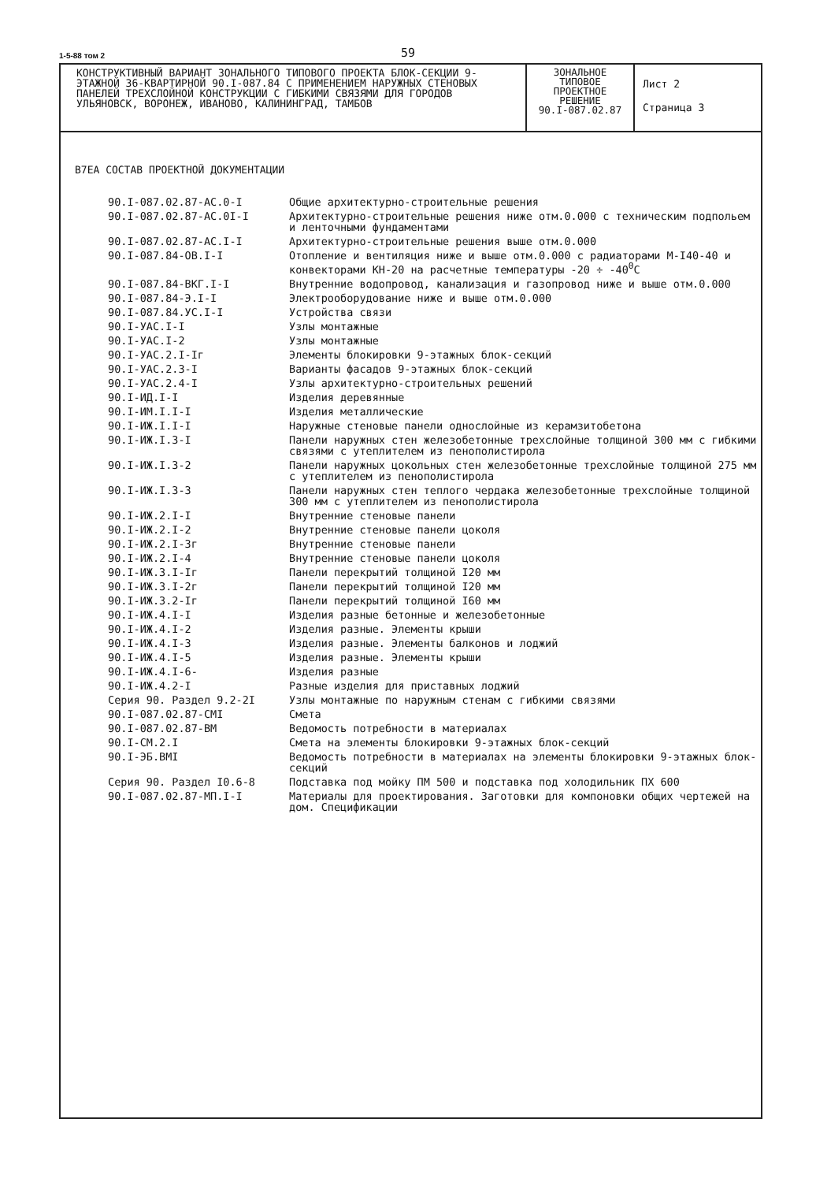1-5-88 том 2
59
КОНСТРУКТИВНЫЙ ВАРИАНТ ЗОНАЛЬНОГО ТИПОВОГО ПРОЕКТА БЛОК-СЕКЦИИ 9-ЭТАЖНОЙ 36-КВАРТИРНОЙ 90.I-087.84 С ПРИМЕНЕНИЕМ НАРУЖНЫХ СТЕНОВЫХ ПАНЕЛЕЙ ТРЕХСЛОЙНОЙ КОНСТРУКЦИИ С ГИБКИМИ СВЯЗЯМИ ДЛЯ ГОРОДОВ УЛЬЯНОВСК, ВОРОНЕЖ, ИВАНОВО, КАЛИНИНГРАД, ТАМБОВ
ЗОНАЛЬНОЕ
ТИПОВОЕ
ПРОЕКТНОЕ
РЕШЕНИЕ
90.I-087.02.87
Лист 2
Страница 3
В7ЕА СОСТАВ ПРОЕКТНОЙ ДОКУМЕНТАЦИИ
| 90.I-087.02.87-АС.0-I | Общие архитектурно-строительные решения |
| 90.I-087.02.87-АС.0I-I | Архитектурно-строительные решения ниже отм.0.000 с техническим подпольем и ленточными фундаментами |
| 90.I-087.02.87-АС.I-I | Архитектурно-строительные решения выше отм.0.000 |
| 90.I-087.84-ОВ.I-I | Отопление и вентиляция ниже и выше отм.0.000 с радиаторами М-I40-40 и конвекторами КН-20 на расчетные температуры -20 ÷ -40<sup>0</sup>С |
| 90.I-087.84-ВКГ.I-I | Внутренние водопровод, канализация и газопровод ниже и выше отм.0.000 |
| 90.I-087.84-Э.I-I | Электрооборудование ниже и выше отм.0.000 |
| 90.I-087.84.УС.I-I | Устройства связи |
| 90.I-УАС.I-I | Узлы монтажные |
| 90.I-УАС.I-2 | Узлы монтажные |
| 90.I-УАС.2.I-Iг | Элементы блокировки 9-этажных блок-секций |
| 90.I-УАС.2.3-I | Варианты фасадов 9-этажных блок-секций |
| 90.I-УАС.2.4-I | Узлы архитектурно-строительных решений |
| 90.I-ИД.I-I | Изделия деревянные |
| 90.I-ИМ.I.I-I | Изделия металлические |
| 90.I-ИЖ.I.I-I | Наружные стеновые панели однослойные из керамзитобетона |
| 90.I-ИЖ.I.3-I | Панели наружных стен железобетонные трехслойные толщиной 300 мм с гибкими связями с утеплителем из пенополистирола |
| 90.I-ИЖ.I.3-2 | Панели наружных цокольных стен железобетонные трехслойные толщиной 275 мм с утеплителем из пенополистирола |
| 90.I-ИЖ.I.3-3 | Панели наружных стен теплого чердака железобетонные трехслойные толщиной 300 мм с утеплителем из пенополистирола |
| 90.I-ИЖ.2.I-I | Внутренние стеновые панели |
| 90.I-ИЖ.2.I-2 | Внутренние стеновые панели цоколя |
| 90.I-ИЖ.2.I-3г | Внутренние стеновые панели |
| 90.I-ИЖ.2.I-4 | Внутренние стеновые панели цоколя |
| 90.I-ИЖ.3.I-Iг | Панели перекрытий толщиной I20 мм |
| 90.I-ИЖ.3.I-2г | Панели перекрытий толщиной I20 мм |
| 90.I-ИЖ.3.2-Iг | Панели перекрытий толщиной I60 мм |
| 90.I-ИЖ.4.I-I | Изделия разные бетонные и железобетонные |
| 90.I-ИЖ.4.I-2 | Изделия разные. Элементы крыши |
| 90.I-ИЖ.4.I-3 | Изделия разные. Элементы балконов и лоджий |
| 90.I-ИЖ.4.I-5 | Изделия разные. Элементы крыши |
| 90.I-ИЖ.4.I-6- | Изделия разные |
| 90.I-ИЖ.4.2-I | Разные изделия для приставных лоджий |
| Серия 90. Раздел 9.2-2I | Узлы монтажные по наружным стенам с гибкими связями |
| 90.I-087.02.87-СМI | Смета |
| 90.I-087.02.87-ВМ | Ведомость потребности в материалах |
| 90.I-СМ.2.I | Смета на элементы блокировки 9-этажных блок-секций |
| 90.I-ЭБ.ВМI | Ведомость потребности в материалах на элементы блокировки 9-этажных блок-секций |
| Серия 90. Раздел I0.6-8 | Подставка под мойку ПМ 500 и подставка под холодильник ПХ 600 |
| 90.I-087.02.87-МП.I-I | Материалы для проектирования. Заготовки для компоновки общих чертежей на дом. Спецификации |